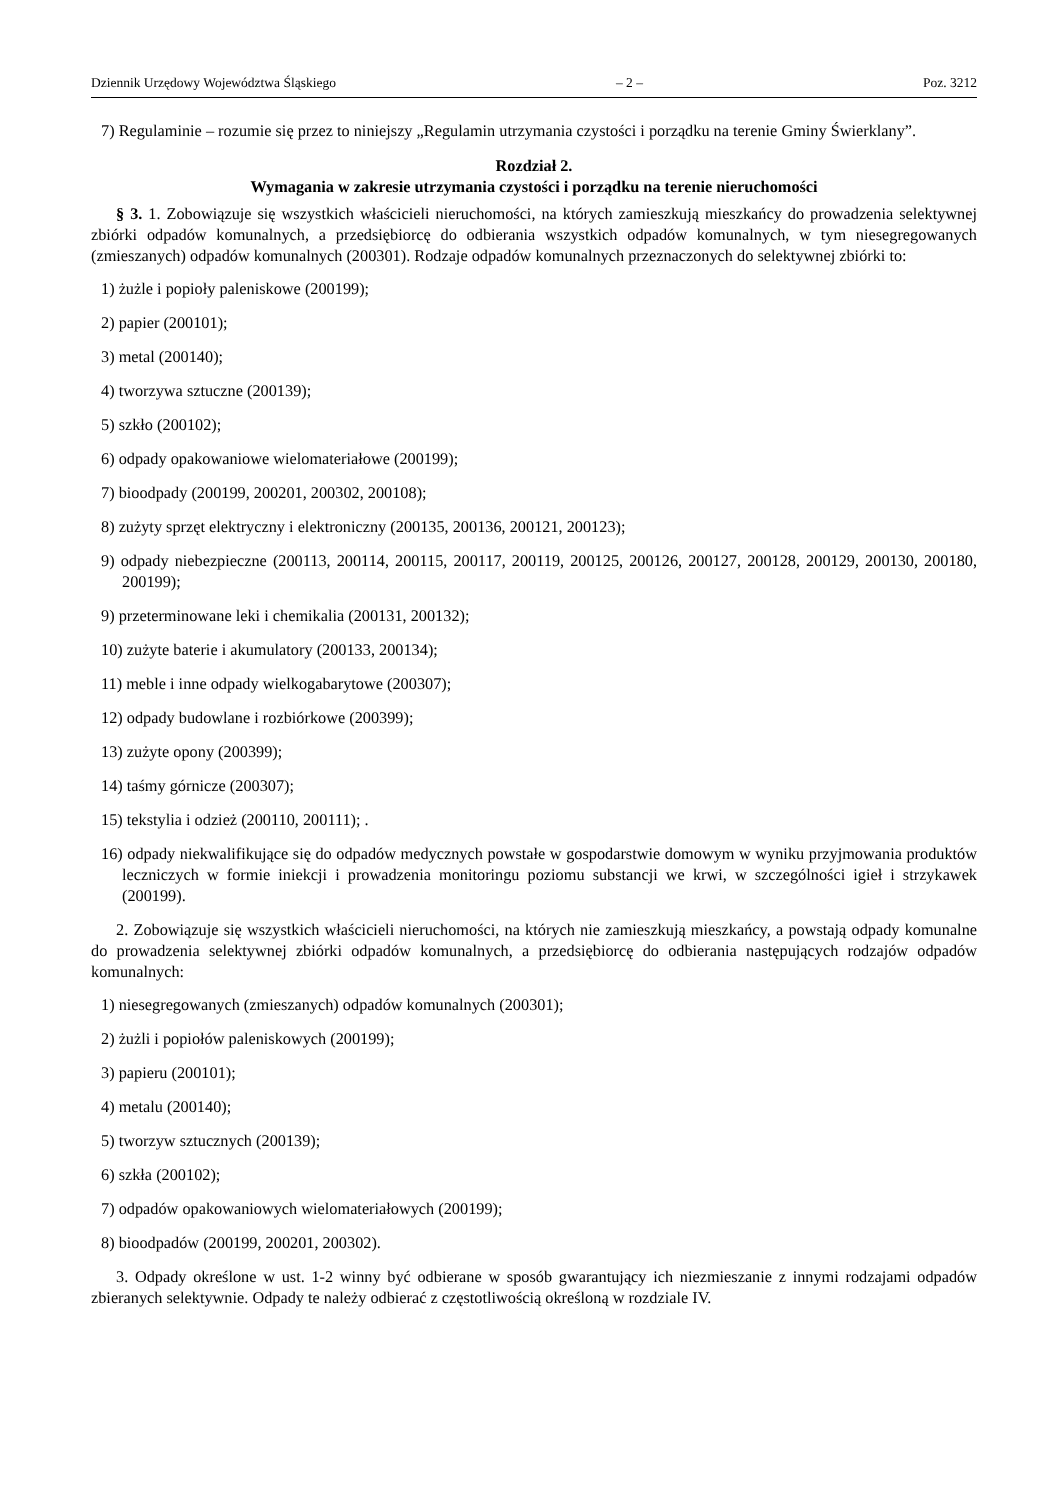Dziennik Urzędowy Województwa Śląskiego – 2 – Poz. 3212
7) Regulaminie – rozumie się przez to niniejszy „Regulamin utrzymania czystości i porządku na terenie Gminy Świerklany”.
Rozdział 2.
Wymagania w zakresie utrzymania czystości i porządku na terenie nieruchomości
§ 3. 1. Zobowiązuje się wszystkich właścicieli nieruchomości, na których zamieszkują mieszkańcy do prowadzenia selektywnej zbiórki odpadów komunalnych, a przedsiębiorcę do odbierania wszystkich odpadów komunalnych, w tym niesegregowanych (zmieszanych) odpadów komunalnych (200301). Rodzaje odpadów komunalnych przeznaczonych do selektywnej zbiórki to:
1) żużle i popioły paleniskowe (200199);
2) papier (200101);
3) metal (200140);
4) tworzywa sztuczne (200139);
5) szkło (200102);
6) odpady opakowaniowe wielomateriałowe (200199);
7) bioodpady (200199, 200201, 200302, 200108);
8) zużyty sprzęt elektryczny i elektroniczny (200135, 200136, 200121, 200123);
9) odpady niebezpieczne (200113, 200114, 200115, 200117, 200119, 200125, 200126, 200127, 200128, 200129, 200130, 200180, 200199);
9) przeterminowane leki i chemikalia (200131, 200132);
10) zużyte baterie i akumulatory (200133, 200134);
11) meble i inne odpady wielkogabarytowe (200307);
12) odpady budowlane i rozbiórkowe (200399);
13) zużyte opony (200399);
14) taśmy górnicze (200307);
15) tekstylia i odzież (200110, 200111); .
16) odpady niekwalifikujące się do odpadów medycznych powstałe w gospodarstwie domowym w wyniku przyjmowania produktów leczniczych w formie iniekcji i prowadzenia monitoringu poziomu substancji we krwi, w szczególności igieł i strzykawek (200199).
2. Zobowiązuje się wszystkich właścicieli nieruchomości, na których nie zamieszkują mieszkańcy, a powstają odpady komunalne do prowadzenia selektywnej zbiórki odpadów komunalnych, a przedsiębiorcę do odbierania następujących rodzajów odpadów komunalnych:
1) niesegregowanych (zmieszanych) odpadów komunalnych (200301);
2) żużli i popiołów paleniskowych (200199);
3) papieru (200101);
4) metalu (200140);
5) tworzyw sztucznych (200139);
6) szkła (200102);
7) odpadów opakowaniowych wielomateriałowych (200199);
8) bioodpadów (200199, 200201, 200302).
3. Odpady określone w ust. 1-2 winny być odbierane w sposób gwarantujący ich niezmieszanie z innymi rodzajami odpadów zbieranych selektywnie. Odpady te należy odbierać z częstotliwością określoną w rozdziale IV.